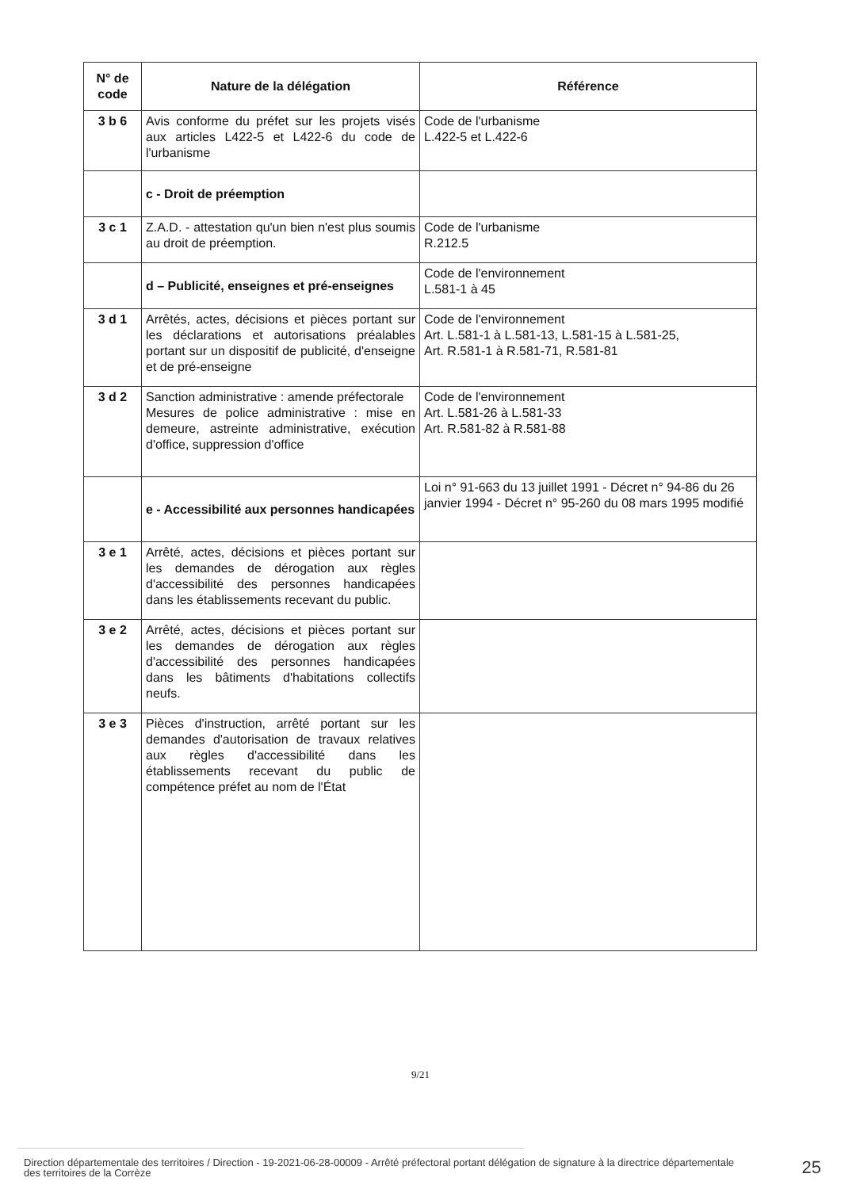| N° de code | Nature de la délégation | Référence |
| --- | --- | --- |
| 3 b 6 | Avis conforme du préfet sur les projets visés aux articles L422-5 et L422-6 du code de l'urbanisme | Code de l'urbanisme L.422-5 et L.422-6 |
| | c - Droit de préemption | |
| 3 c 1 | Z.A.D. - attestation qu'un bien n'est plus soumis au droit de préemption. | Code de l'urbanisme R.212.5 |
| | d – Publicité, enseignes et pré-enseignes | Code de l'environnement L.581-1 à 45 |
| 3 d 1 | Arrêtés, actes, décisions et pièces portant sur les déclarations et autorisations préalables portant sur un dispositif de publicité, d'enseigne et de pré-enseigne | Code de l'environnement Art. L.581-1 à L.581-13, L.581-15 à L.581-25, Art. R.581-1 à R.581-71, R.581-81 |
| 3 d 2 | Sanction administrative : amende préfectorale Mesures de police administrative : mise en demeure, astreinte administrative, exécution d'office, suppression d'office | Code de l'environnement Art. L.581-26 à L.581-33 Art. R.581-82 à R.581-88 |
| | e - Accessibilité aux personnes handicapées | Loi n° 91-663 du 13 juillet 1991 - Décret n° 94-86 du 26 janvier 1994 - Décret n° 95-260 du 08 mars 1995 modifié |
| 3 e 1 | Arrêté, actes, décisions et pièces portant sur les demandes de dérogation aux règles d'accessibilité des personnes handicapées dans les établissements recevant du public. | |
| 3 e 2 | Arrêté, actes, décisions et pièces portant sur les demandes de dérogation aux règles d'accessibilité des personnes handicapées dans les bâtiments d'habitations collectifs neufs. | |
| 3 e 3 | Pièces d'instruction, arrêté portant sur les demandes d'autorisation de travaux relatives aux règles d'accessibilité dans les établissements recevant du public de compétence préfet au nom de l'État | |
9/21
Direction départementale des territoires / Direction - 19-2021-06-28-00009 - Arrêté préfectoral portant délégation de signature à la directrice départementale des territoires de la Corrèze
25